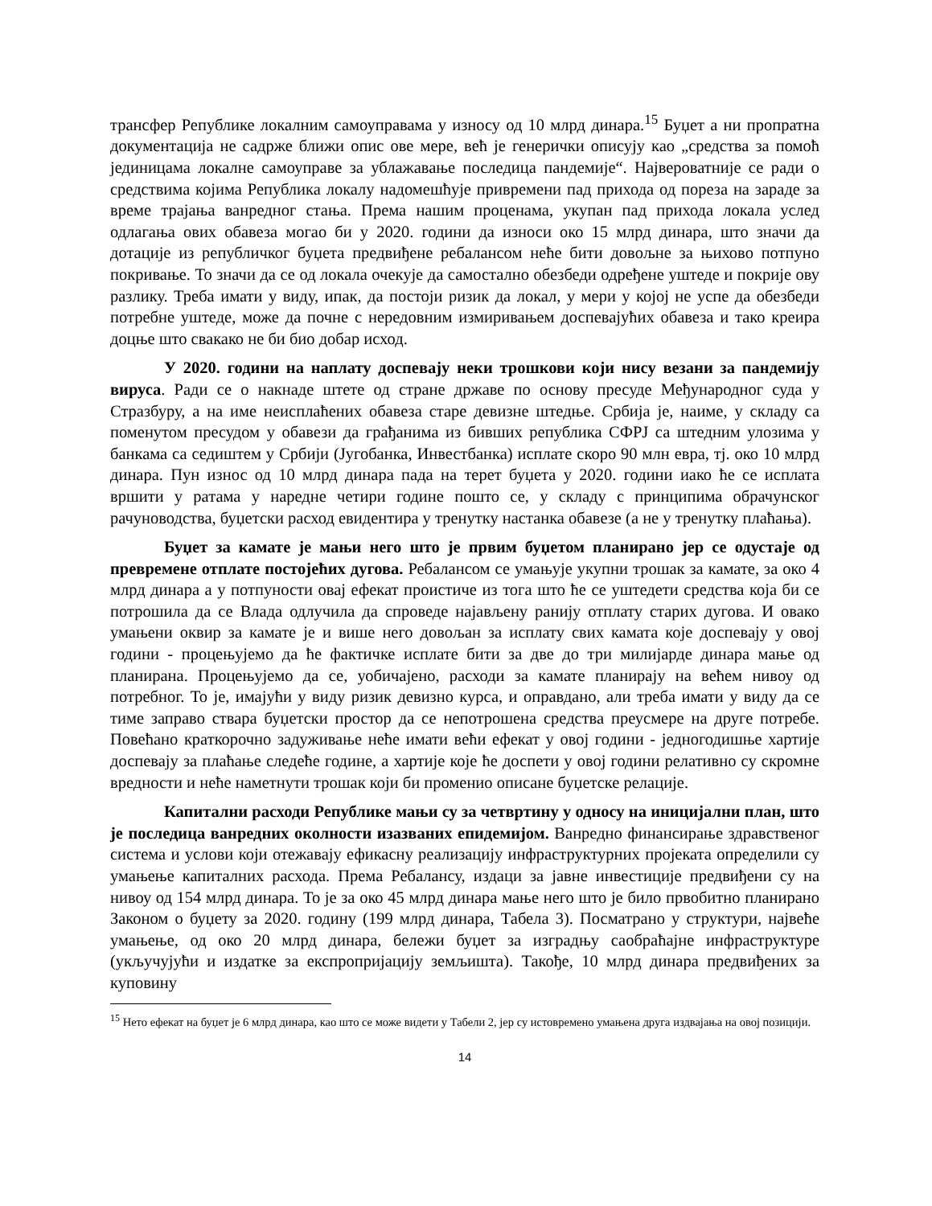трансфер Републике локалним самоуправама у износу од 10 млрд динара.<sup>15</sup> Буџет а ни пропратна документација не садрже ближи опис ове мере, већ је генерички описују као „средства за помоћ јединицама локалне самоуправе за ублажавање последица пандемије“. Највероватније се ради о средствима којима Република локалу надомешћује привремени пад прихода од пореза на зараде за време трајања ванредног стања. Према нашим проценама, укупан пад прихода локала услед одлагања ових обавеза могао би у 2020. години да износи око 15 млрд динара, што значи да дотације из републичког буџета предвиђене ребалансом неће бити довољне за њихово потпуно покривање. То значи да се од локала очекује да самостално обезбеди одређене уштеде и покрије ову разлику. Треба имати у виду, ипак, да постоји ризик да локал, у мери у којој не успе да обезбеди потребне уштеде, може да почне с нередовним измиривањем доспевајућих обавеза и тако креира доцње што свакако не би био добар исход.
У 2020. години на наплату доспевају неки трошкови који нису везани за пандемију вируса. Ради се о накнаде штете од стране државе по основу пресуде Међународног суда у Стразбуру, а на име неисплаћених обавеза старе девизне штедње. Србија је, наиме, у складу са поменутом пресудом у обавези да грађанима из бивших република СФРЈ са штедним улозима у банкама са седиштем у Србији (Југобанка, Инвестбанка) исплате скоро 90 млн евра, тј. око 10 млрд динара. Пун износ од 10 млрд динара пада на терет буџета у 2020. години иако ће се исплата вршити у ратама у наредне четири године пошто се, у складу с принципима обрачунског рачуноводства, буџетски расход евидентира у тренутку настанка обавезе (а не у тренутку плаћања).
Буџет за камате је мањи него што је првим буџетом планирано јер се одустаје од превремене отплате постојећих дугова. Ребалансом се умањује укупни трошак за камате, за око 4 млрд динара а у потпуности овај ефекат проистиче из тога што ће се уштедети средства која би се потрошила да се Влада одлучила да спроведе најављену ранију отплату старих дугова. И овако умањени оквир за камате је и више него довољан за исплату свих камата које доспевају у овој години - процењујемо да ће фактичке исплате бити за две до три милијарде динара мање од планирана. Процењујемо да се, уобичајено, расходи за камате планирају на већем нивоу од потребног. То је, имајући у виду ризик девизно курса, и оправдано, али треба имати у виду да се тиме заправо ствара буџетски простор да се непотрошена средства преусмере на друге потребе. Повећано краткорочно задуживање неће имати већи ефекат у овој години - једногодишње хартије доспевају за плаћање следеће године, а хартије које ће доспети у овој години релативно су скромне вредности и неће наметнути трошак који би променио описане буџетске релације.
Капитални расходи Републике мањи су за четвртину у односу на иницијални план, што је последица ванредних околности изазваних епидемијом. Ванредно финансирање здравственог система и услови који отежавају ефикасну реализацију инфраструктурних пројеката определили су умањење капиталних расхода. Према Ребалансу, издаци за јавне инвестиције предвиђени су на нивоу од 154 млрд динара. То је за око 45 млрд динара мање него што је било првобитно планирано Законом о буџету за 2020. годину (199 млрд динара, Табела 3). Посматрано у структури, највеће умањење, од око 20 млрд динара, бележи буџет за изградњу саобраћајне инфраструктуре (укључујући и издатке за експропријацију земљишта). Такође, 10 млрд динара предвиђених за куповину
<sup>15</sup> Нето ефекат на буџет је 6 млрд динара, као што се може видети у Табели 2, јер су истовремено умањена друга издвајања на овој позицији.
14